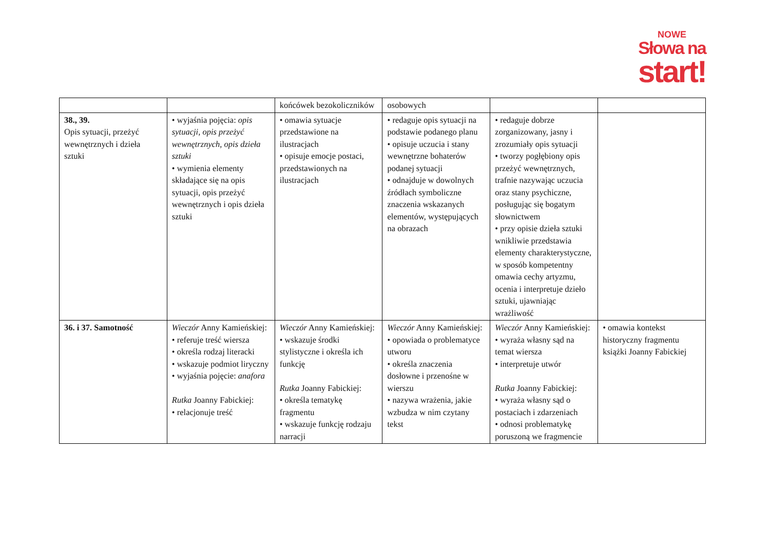NOWE
Słowa na
start!
| | | końcówek bezokoliczników | osobowych | | |
| 38., 39. Opis sytuacji, przeżyć wewnętrznych i dzieła sztuki | • wyjaśnia pojęcia: opis sytuacji, opis przeżyć wewnętrznych, opis dzieła sztuki • wymienia elementy składające się na opis sytuacji, opis przeżyć wewnętrznych i opis dzieła sztuki | • omawia sytuacje przedstawione na ilustracjach • opisuje emocje postaci, przedstawionych na ilustracjach | • redaguje opis sytuacji na podstawie podanego planu • opisuje uczucia i stany wewnętrzne bohaterów podanej sytuacji • odnajduje w dowolnych źródłach symboliczne znaczenia wskazanych elementów, występujących na obrazach | • redaguje dobrze zorganizowany, jasny i zrozumiały opis sytuacji • tworzy pogłębiony opis przeżyć wewnętrznych, trafnie nazywając uczucia oraz stany psychiczne, posługując się bogatym słownictwem • przy opisie dzieła sztuki wnikliwie przedstawia elementy charakterystyczne, w sposób kompetentny omawia cechy artyzmu, ocenia i interpretuje dzieło sztuki, ujawniając wrażliwość | |
| 36. i 37. Samotność | Wieczór Anny Kamieńskiej: • referuje treść wiersza • określa rodzaj literacki • wskazuje podmiot liryczny • wyjaśnia pojęcie: anafora Rutka Joanny Fabickiej: • relacjonuje treść | Wieczór Anny Kamieńskiej: • wskazuje środki stylistyczne i określa ich funkcję Rutka Joanny Fabickiej: • określa tematykę fragmentu • wskazuje funkcję rodzaju narracji | Wieczór Anny Kamieńskiej: • opowiada o problematyce utworu • określa znaczenia dosłowne i przenośne w wierszu • nazywa wrażenia, jakie wzbudza w nim czytany tekst | Wieczór Anny Kamieńskiej: • wyraża własny sąd na temat wiersza • interpretuje utwór Rutka Joanny Fabickiej: • wyraża własny sąd o postaciach i zdarzeniach • odnosi problematykę poruszoną we fragmencie | • omawia kontekst historyczny fragmentu książki Joanny Fabickiej |